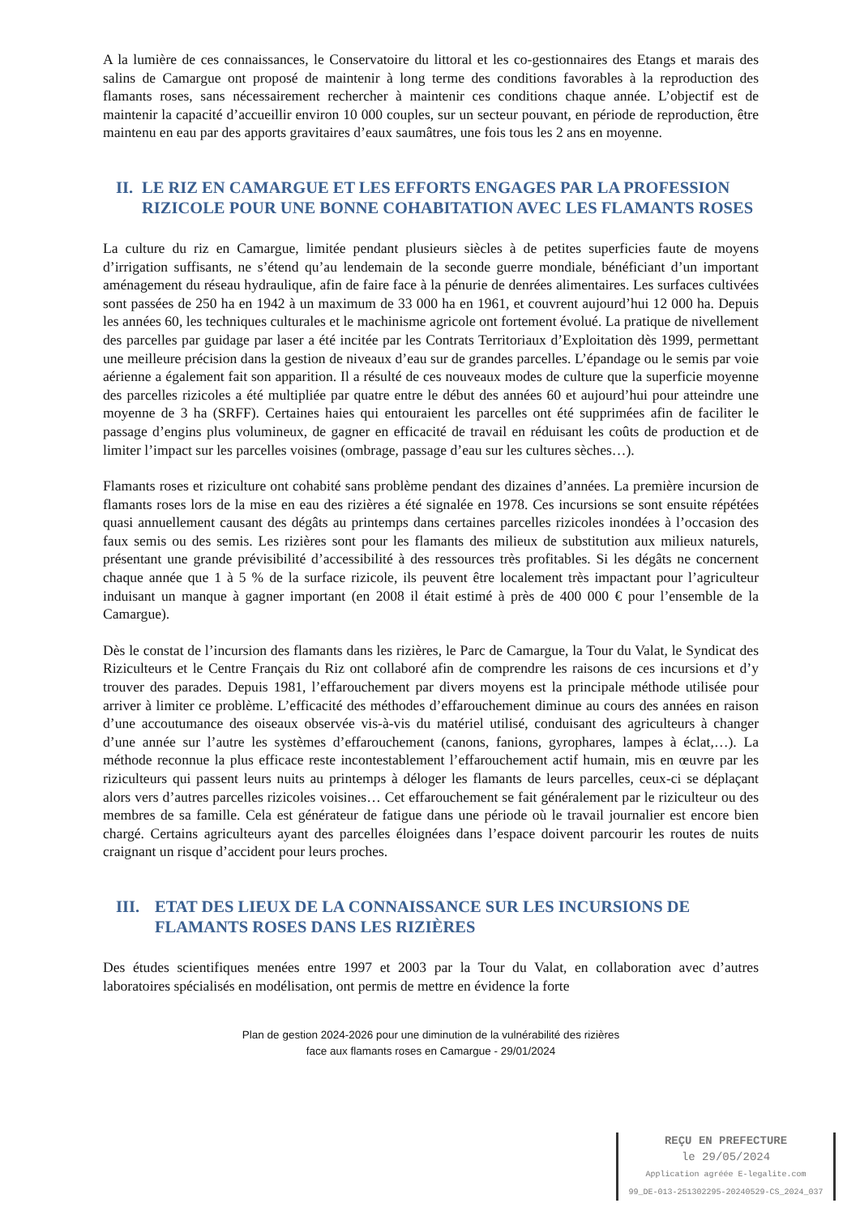A la lumière de ces connaissances, le Conservatoire du littoral et les co-gestionnaires des Etangs et marais des salins de Camargue ont proposé de maintenir à long terme des conditions favorables à la reproduction des flamants roses, sans nécessairement rechercher à maintenir ces conditions chaque année. L’objectif est de maintenir la capacité d’accueillir environ 10 000 couples, sur un secteur pouvant, en période de reproduction, être maintenu en eau par des apports gravitaires d’eaux saumâtres, une fois tous les 2 ans en moyenne.
II. LE RIZ EN CAMARGUE ET LES EFFORTS ENGAGES PAR LA PROFESSION RIZICOLE POUR UNE BONNE COHABITATION AVEC LES FLAMANTS ROSES
La culture du riz en Camargue, limitée pendant plusieurs siècles à de petites superficies faute de moyens d’irrigation suffisants, ne s’étend qu’au lendemain de la seconde guerre mondiale, bénéficiant d’un important aménagement du réseau hydraulique, afin de faire face à la pénurie de denrées alimentaires. Les surfaces cultivées sont passées de 250 ha en 1942 à un maximum de 33 000 ha en 1961, et couvrent aujourd’hui 12 000 ha. Depuis les années 60, les techniques culturales et le machinisme agricole ont fortement évolué. La pratique de nivellement des parcelles par guidage par laser a été incitée par les Contrats Territoriaux d’Exploitation dès 1999, permettant une meilleure précision dans la gestion de niveaux d’eau sur de grandes parcelles. L’épandage ou le semis par voie aérienne a également fait son apparition. Il a résulté de ces nouveaux modes de culture que la superficie moyenne des parcelles rizicoles a été multipliée par quatre entre le début des années 60 et aujourd’hui pour atteindre une moyenne de 3 ha (SRFF). Certaines haies qui entouraient les parcelles ont été supprimées afin de faciliter le passage d’engins plus volumineux, de gagner en efficacité de travail en réduisant les coûts de production et de limiter l’impact sur les parcelles voisines (ombrage, passage d’eau sur les cultures sèches…).
Flamants roses et riziculture ont cohabité sans problème pendant des dizaines d’années. La première incursion de flamants roses lors de la mise en eau des rizières a été signalée en 1978. Ces incursions se sont ensuite répétées quasi annuellement causant des dégâts au printemps dans certaines parcelles rizicoles inondées à l’occasion des faux semis ou des semis. Les rizières sont pour les flamants des milieux de substitution aux milieux naturels, présentant une grande prévisibilité d’accessibilité à des ressources très profitables. Si les dégâts ne concernent chaque année que 1 à 5 % de la surface rizicole, ils peuvent être localement très impactant pour l’agriculteur induisant un manque à gagner important (en 2008 il était estimé à près de 400 000 € pour l’ensemble de la Camargue).
Dès le constat de l’incursion des flamants dans les rizières, le Parc de Camargue, la Tour du Valat, le Syndicat des Riziculteurs et le Centre Français du Riz ont collaboré afin de comprendre les raisons de ces incursions et d’y trouver des parades. Depuis 1981, l’effarouchement par divers moyens est la principale méthode utilisée pour arriver à limiter ce problème. L’efficacité des méthodes d’effarouchement diminue au cours des années en raison d’une accoutumance des oiseaux observée vis-à-vis du matériel utilisé, conduisant des agriculteurs à changer d’une année sur l’autre les systèmes d’effarouchement (canons, fanions, gyrophares, lampes à éclat,…). La méthode reconnue la plus efficace reste incontestablement l’effarouchement actif humain, mis en œuvre par les riziculteurs qui passent leurs nuits au printemps à déloger les flamants de leurs parcelles, ceux-ci se déplaçant alors vers d’autres parcelles rizicoles voisines… Cet effarouchement se fait généralement par le riziculteur ou des membres de sa famille. Cela est générateur de fatigue dans une période où le travail journalier est encore bien chargé. Certains agriculteurs ayant des parcelles éloignées dans l’espace doivent parcourir les routes de nuits craignant un risque d’accident pour leurs proches.
III. ETAT DES LIEUX DE LA CONNAISSANCE SUR LES INCURSIONS DE FLAMANTS ROSES DANS LES RIZIÈRES
Des études scientifiques menées entre 1997 et 2003 par la Tour du Valat, en collaboration avec d’autres laboratoires spécialisés en modélisation, ont permis de mettre en évidence la forte
Plan de gestion 2024-2026 pour une diminution de la vulnérabilité des rizières
face aux flamants roses en Camargue - 29/01/2024
REÇU EN PREFECTURE
le 29/05/2024
Application agréée E-legalite.com
99_DE-013-251302295-20240529-CS_2024_037